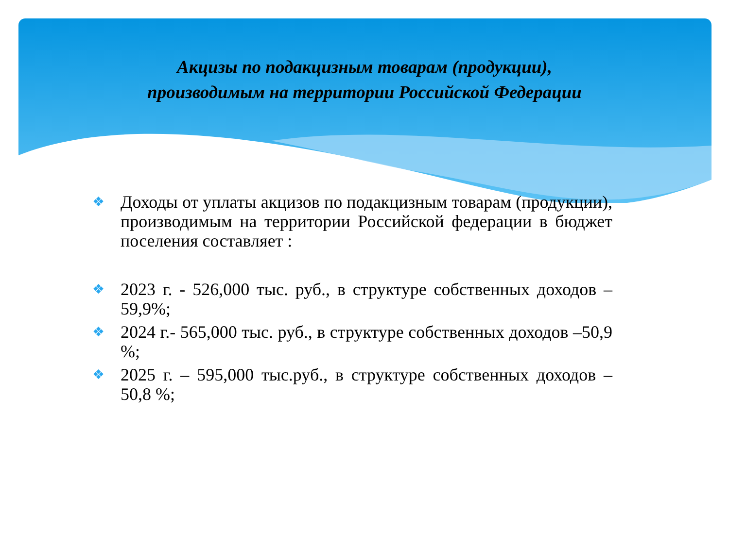Акцизы по подакцизным товарам (продукции),
производимым на территории Российской Федерации
❖ Доходы от уплаты акцизов по подакцизным товарам (продукции), производимым на территории Российской федерации в бюджет поселения составляет :
❖ 2023 г. - 526,000 тыс. руб., в структуре собственных доходов – 59,9%;
❖ 2024 г.- 565,000 тыс. руб., в структуре собственных доходов –50,9 %;
❖ 2025 г. – 595,000 тыс.руб., в структуре собственных доходов –50,8 %;